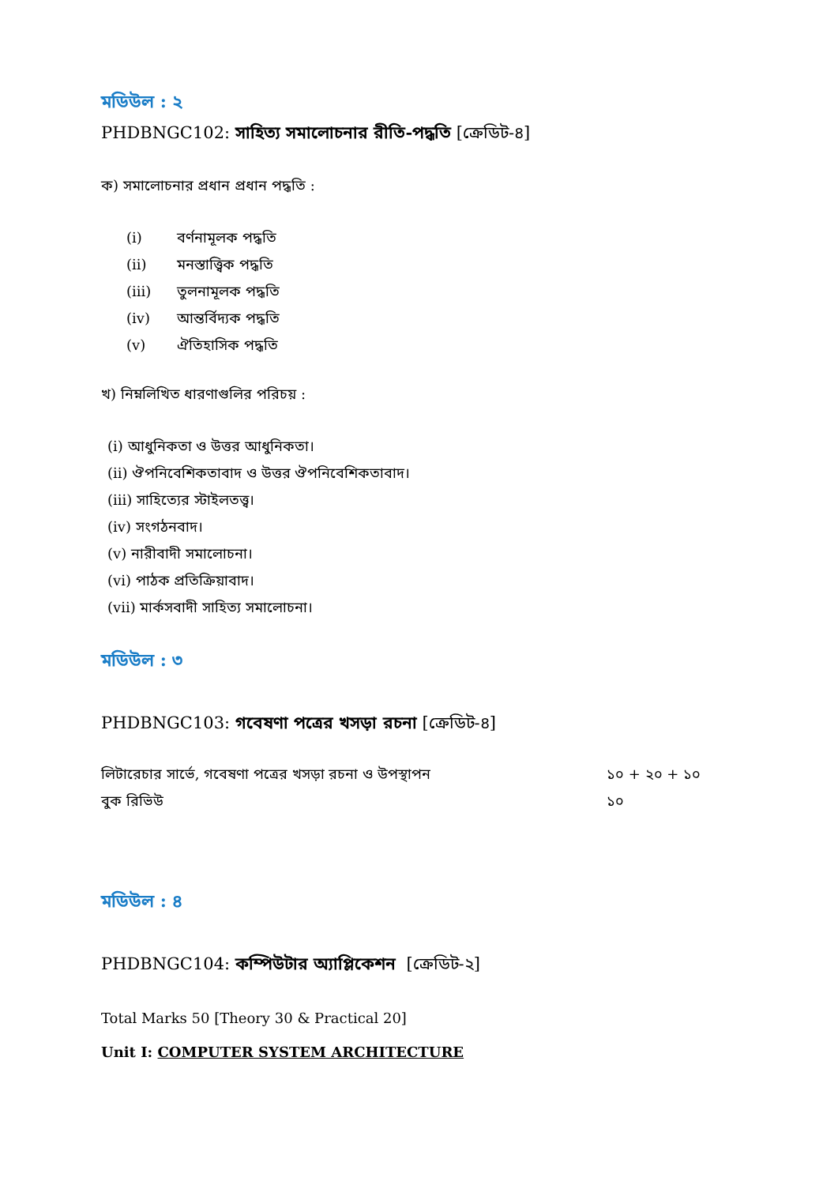মডিউল : ২
PHDBNGC102: সাহিত্য সমালোচনার রীতি-পদ্ধতি [ক্রেডিট-৪]
ক) সমালোচনার প্রধান প্রধান পদ্ধতি :
(i) বর্ণনামূলক পদ্ধতি
(ii) মনস্তাত্ত্বিক পদ্ধতি
(iii) তুলনামূলক পদ্ধতি
(iv) আন্তর্বিদ্যক পদ্ধতি
(v) ঐতিহাসিক পদ্ধতি
খ) নিম্নলিখিত ধারণাগুলির পরিচয় :
(i) আধুনিকতা ও উত্তর আধুনিকতা।
(ii) ঔপনিবেশিকতাবাদ ও উত্তর ঔপনিবেশিকতাবাদ।
(iii) সাহিত্যের স্টাইলতত্ত্ব।
(iv) সংগঠনবাদ।
(v) নারীবাদী সমালোচনা।
(vi) পাঠক প্রতিক্রিয়াবাদ।
(vii) মার্কসবাদী সাহিত্য সমালোচনা।
মডিউল : ৩
PHDBNGC103: গবেষণা পত্রের খসড়া রচনা [ক্রেডিট-৪]
লিটারেচার সার্ভে, গবেষণা পত্রের খসড়া রচনা ও উপস্থাপন ১০ + ২০ + ১০
বুক রিভিউ ১০
মডিউল : ৪
PHDBNGC104: কম্পিউটার অ্যাপ্লিকেশন [ক্রেডিট-২]
Total Marks 50 [Theory 30 & Practical 20]
Unit I: COMPUTER SYSTEM ARCHITECTURE